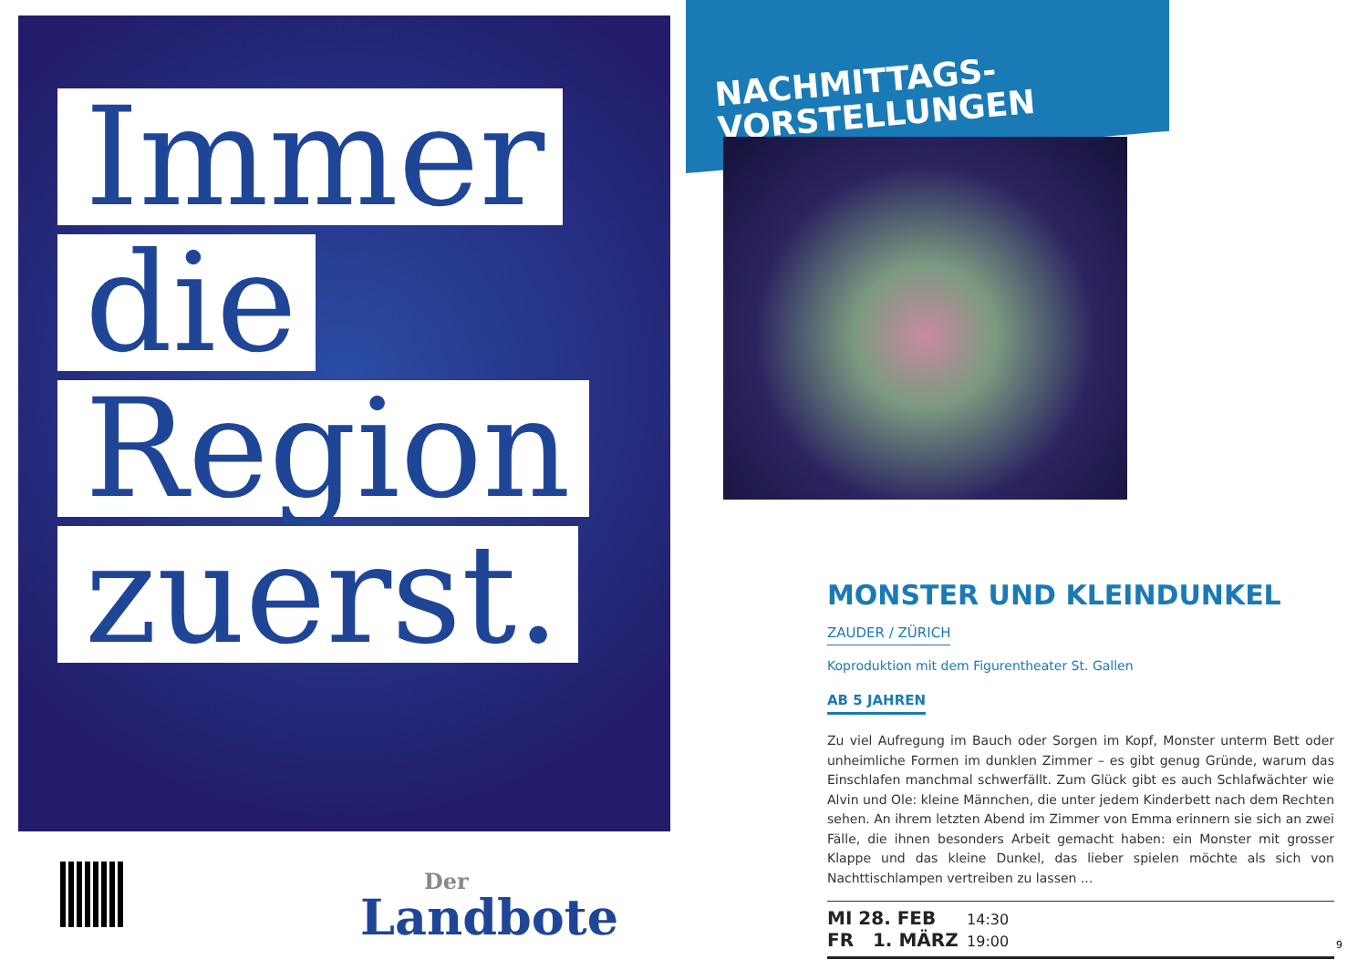Immer
die
Region
zuerst.
Der
Landbote
NACHMITTAGS-
VORSTELLUNGEN
MONSTER UND KLEINDUNKEL
ZAUDER / ZÜRICH
Koproduktion mit dem Figurentheater St. Gallen
AB 5 JAHREN
Zu viel Aufregung im Bauch oder Sorgen im Kopf, Monster unterm Bett oder unheimliche Formen im dunklen Zimmer – es gibt genug Gründe, warum das Einschlafen manchmal schwerfällt. Zum Glück gibt es auch Schlafwächter wie Alvin und Ole: kleine Männchen, die unter jedem Kinderbett nach dem Rechten sehen. An ihrem letzten Abend im Zimmer von Emma erinnern sie sich an zwei Fälle, die ihnen besonders Arbeit gemacht haben: ein Monster mit grosser Klappe und das kleine Dunkel, das lieber spielen möchte als sich von Nachttischlampen vertreiben zu lassen ...
MI 28. FEB 14:30
FR 1. MÄRZ 19:00
9